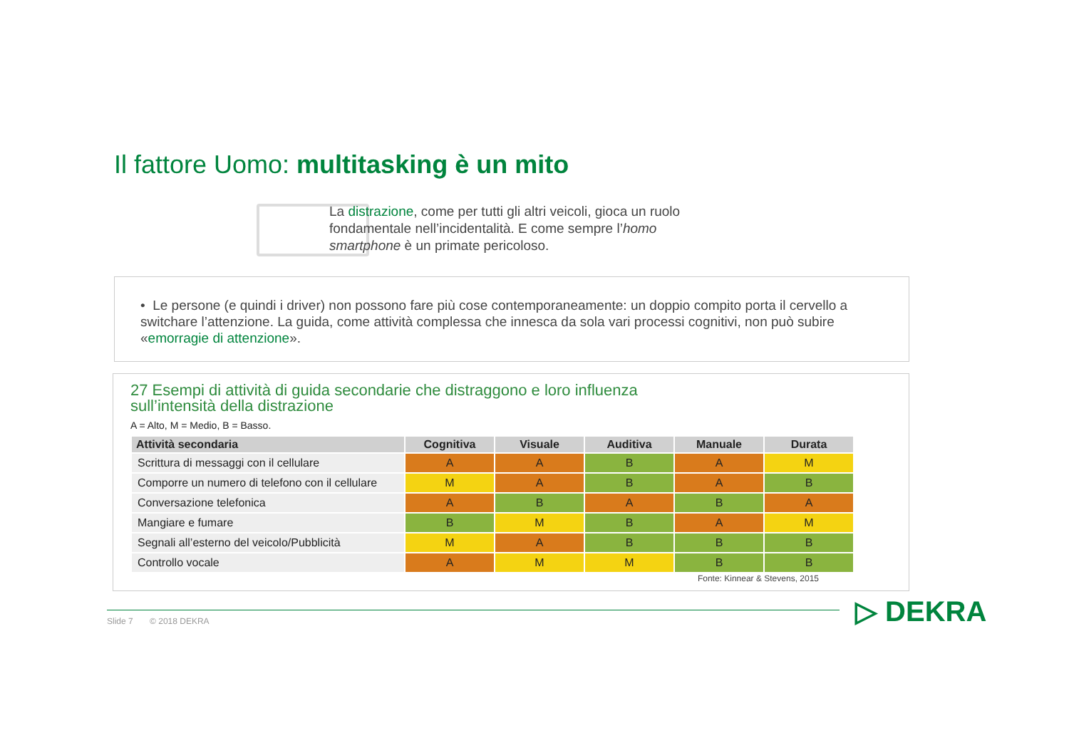Il fattore Uomo: multitasking è un mito
La distrazione, come per tutti gli altri veicoli, gioca un ruolo fondamentale nell’incidentalità. E come sempre l’homo smartphone è un primate pericoloso.
• Le persone (e quindi i driver) non possono fare più cose contemporaneamente: un doppio compito porta il cervello a switchare l’attenzione. La guida, come attività complessa che innesca da sola vari processi cognitivi, non può subire «emorragie di attenzione».
27 Esempi di attività di guida secondarie che distraggono e loro influenza
sull’intensità della distrazione
A = Alto, M = Medio, B = Basso.
| Attività secondaria | Cognitiva | Visuale | Auditiva | Manuale | Durata |
| --- | --- | --- | --- | --- | --- |
| Scrittura di messaggi con il cellulare | A | A | B | A | M |
| Comporre un numero di telefono con il cellulare | M | A | B | A | B |
| Conversazione telefonica | A | B | A | B | A |
| Mangiare e fumare | B | M | B | A | M |
| Segnali all’esterno del veicolo/Pubblicità | M | A | B | B | B |
| Controllo vocale | A | M | M | B | B |
Fonte: Kinnear & Stevens, 2015
Slide 7 © 2018 DEKRA ▷ DEKRA